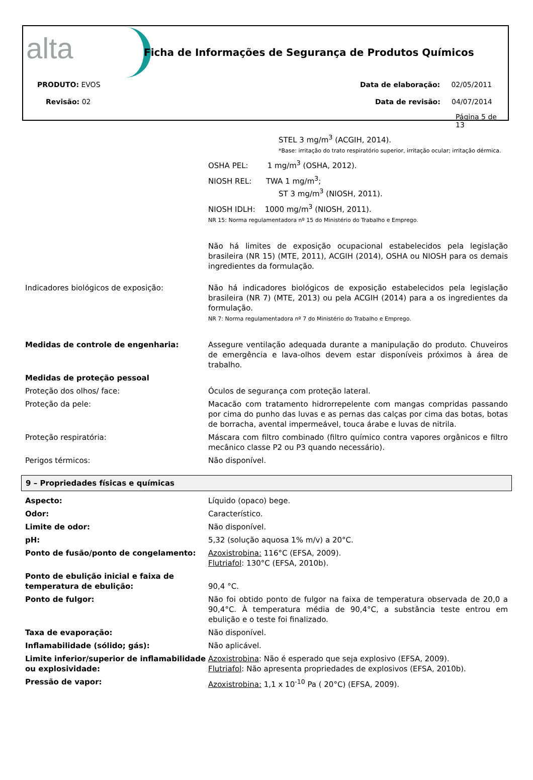alta
Ficha de Informações de Segurança de Produtos Químicos
PRODUTO: EVOS
Revisão: 02
Data de elaboração: 02/05/2011
Data de revisão: 04/07/2014
Página 5 de 13
| | STEL 3 mg/m<sup>3</sup> (ACGIH, 2014). *Base: irritação do trato respiratório superior, irritação ocular; irritação dérmica. |
| | OSHA PEL: 1 mg/m<sup>3</sup> (OSHA, 2012). |
| | NIOSH REL: TWA 1 mg/m<sup>3</sup>; ST 3 mg/m<sup>3</sup> (NIOSH, 2011). |
| | NIOSH IDLH: 1000 mg/m<sup>3</sup> (NIOSH, 2011). NR 15: Norma regulamentadora nº 15 do Ministério do Trabalho e Emprego. |
| | Não há limites de exposição ocupacional estabelecidos pela legislação brasileira (NR 15) (MTE, 2011), ACGIH (2014), OSHA ou NIOSH para os demais ingredientes da formulação. |
| Indicadores biológicos de exposição: | Não há indicadores biológicos de exposição estabelecidos pela legislação brasileira (NR 7) (MTE, 2013) ou pela ACGIH (2014) para a os ingredientes da formulação. NR 7: Norma regulamentadora nº 7 do Ministério do Trabalho e Emprego. |
| Medidas de controle de engenharia: | Assegure ventilação adequada durante a manipulação do produto. Chuveiros de emergência e lava-olhos devem estar disponíveis próximos à área de trabalho. |
| Medidas de proteção pessoal | |
| Proteção dos olhos/ face: | Óculos de segurança com proteção lateral. |
| Proteção da pele: | Macacão com tratamento hidrorrepelente com mangas compridas passando por cima do punho das luvas e as pernas das calças por cima das botas, botas de borracha, avental impermeável, touca árabe e luvas de nitrila. |
| Proteção respiratória: | Máscara com filtro combinado (filtro químico contra vapores orgânicos e filtro mecânico classe P2 ou P3 quando necessário). |
| Perigos térmicos: | Não disponível. |
9 – Propriedades físicas e químicas
| Aspecto: | Líquido (opaco) bege. |
| Odor: | Característico. |
| Limite de odor: | Não disponível. |
| pH: | 5,32 (solução aquosa 1% m/v) a 20°C. |
| Ponto de fusão/ponto de congelamento: | Azoxistrobina: 116°C (EFSA, 2009). Flutriafol : 130°C (EFSA, 2010b). |
| Ponto de ebulição inicial e faixa de temperatura de ebulição: | 90,4 °C. |
| Ponto de fulgor: | Não foi obtido ponto de fulgor na faixa de temperatura observada de 20,0 a 90,4°C. À temperatura média de 90,4°C, a substância teste entrou em ebulição e o teste foi finalizado. |
| Taxa de evaporação: | Não disponível. |
| Inflamabilidade (sólido; gás): | Não aplicável. |
| Limite inferior/superior de inflamabilidade ou explosividade: | Azoxistrobina : Não é esperado que seja explosivo (EFSA, 2009). Flutriafol : Não apresenta propriedades de explosivos (EFSA, 2010b). |
| Pressão de vapor: | Azoxistrobina: 1,1 x 10<sup>-10</sup> Pa ( 20°C) (EFSA, 2009). |